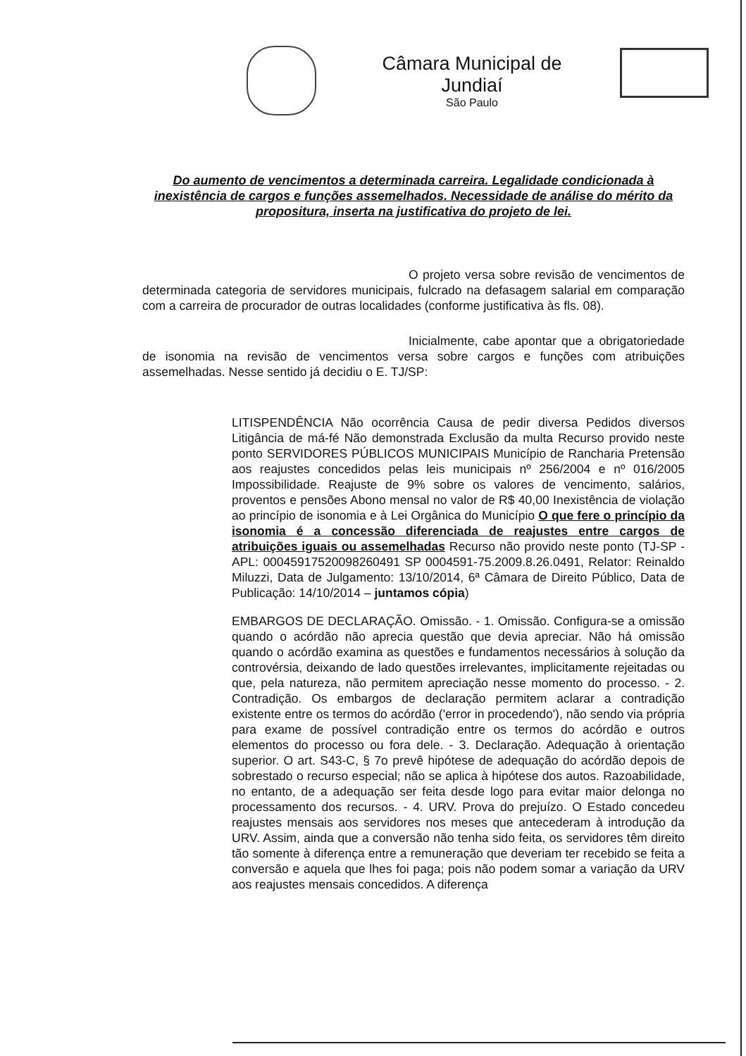Câmara Municipal de Jundiaí
São Paulo
Do aumento de vencimentos a determinada carreira. Legalidade condicionada à inexistência de cargos e funções assemelhados. Necessidade de análise do mérito da propositura, inserta na justificativa do projeto de lei.
O projeto versa sobre revisão de vencimentos de determinada categoria de servidores municipais, fulcrado na defasagem salarial em comparação com a carreira de procurador de outras localidades (conforme justificativa às fls. 08).
Inicialmente, cabe apontar que a obrigatoriedade de isonomia na revisão de vencimentos versa sobre cargos e funções com atribuições assemelhadas. Nesse sentido já decidiu o E. TJ/SP:
LITISPENDÊNCIA Não ocorrência Causa de pedir diversa Pedidos diversos Litigância de má-fé Não demonstrada Exclusão da multa Recurso provido neste ponto SERVIDORES PÚBLICOS MUNICIPAIS Município de Rancharia Pretensão aos reajustes concedidos pelas leis municipais nº 256/2004 e nº 016/2005 Impossibilidade. Reajuste de 9% sobre os valores de vencimento, salários, proventos e pensões Abono mensal no valor de R$ 40,00 Inexistência de violação ao princípio de isonomia e à Lei Orgânica do Município O que fere o princípio da isonomia é a concessão diferenciada de reajustes entre cargos de atribuições iguais ou assemelhadas Recurso não provido neste ponto (TJ-SP - APL: 00045917520098260491 SP 0004591-75.2009.8.26.0491, Relator: Reinaldo Miluzzi, Data de Julgamento: 13/10/2014, 6ª Câmara de Direito Público, Data de Publicação: 14/10/2014 – juntamos cópia)
EMBARGOS DE DECLARAÇÃO. Omissão. - 1. Omissão. Configura-se a omissão quando o acórdão não aprecia questão que devia apreciar. Não há omissão quando o acórdão examina as questões e fundamentos necessários à solução da controvérsia, deixando de lado questões irrelevantes, implicitamente rejeitadas ou que, pela natureza, não permitem apreciação nesse momento do processo. - 2. Contradição. Os embargos de declaração permitem aclarar a contradição existente entre os termos do acórdão ('error in procedendo'), não sendo via própria para exame de possível contradição entre os termos do acórdão e outros elementos do processo ou fora dele. - 3. Declaração. Adequação à orientação superior. O art. S43-C, § 7o prevê hipótese de adequação do acórdão depois de sobrestado o recurso especial; não se aplica à hipótese dos autos. Razoabilidade, no entanto, de a adequação ser feita desde logo para evitar maior delonga no processamento dos recursos. - 4. URV. Prova do prejuízo. O Estado concedeu reajustes mensais aos servidores nos meses que antecederam à introdução da URV. Assim, ainda que a conversão não tenha sido feita, os servidores têm direito tão somente à diferença entre a remuneração que deveriam ter recebido se feita a conversão e aquela que lhes foi paga; pois não podem somar a variação da URV aos reajustes mensais concedidos. A diferença